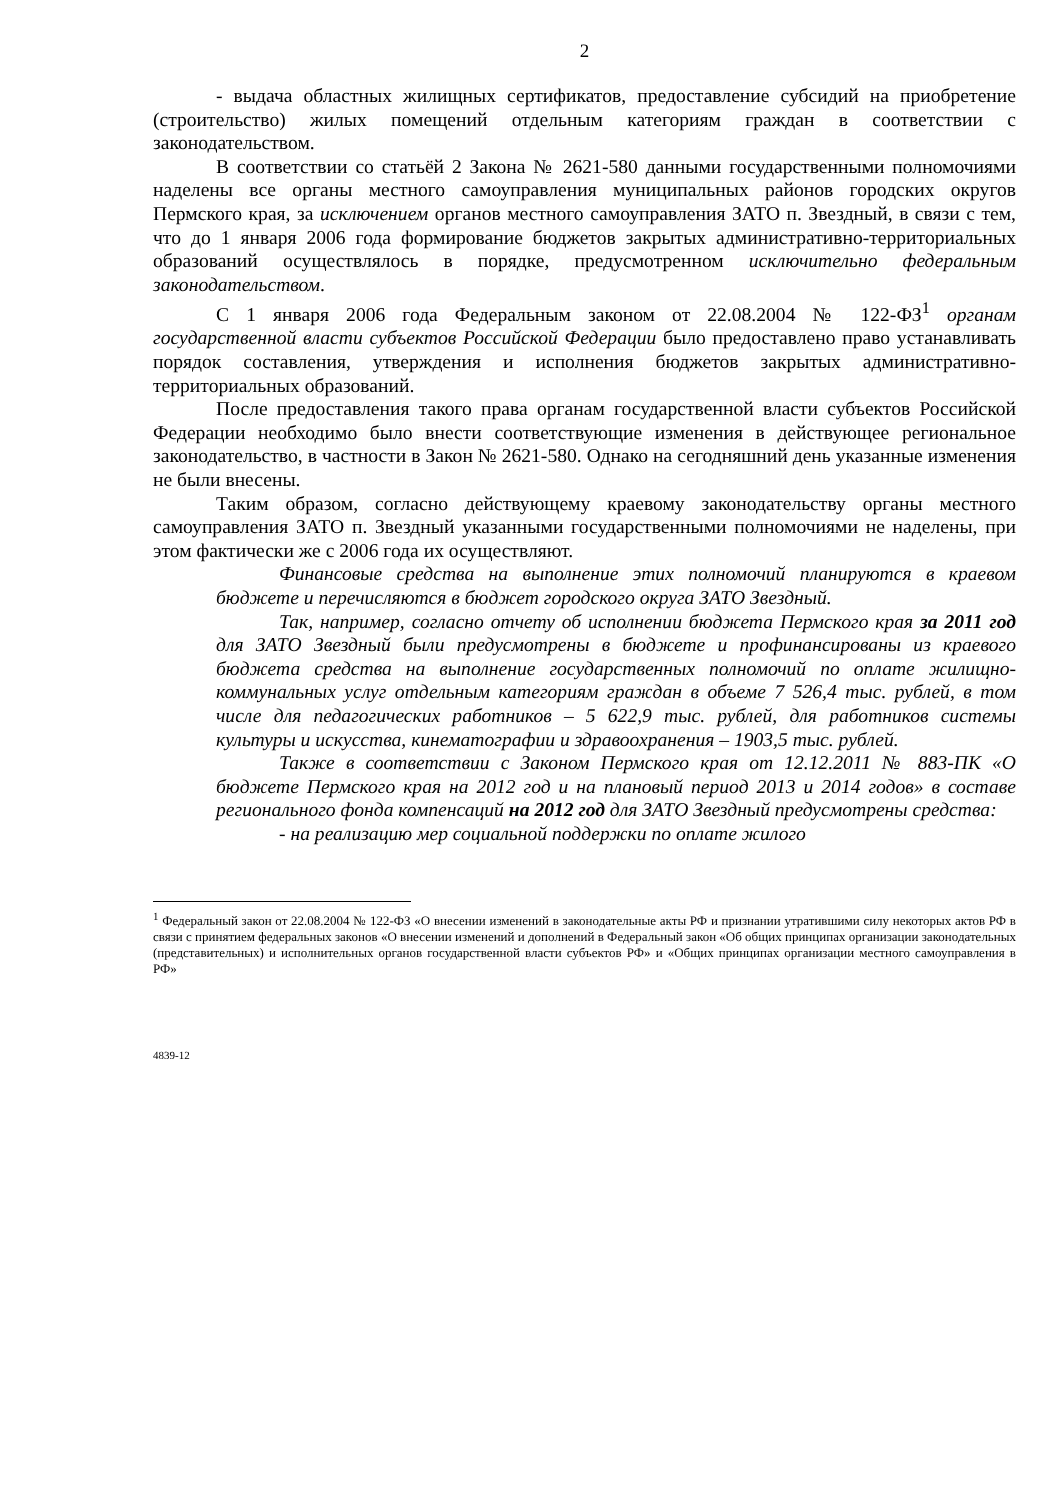2
- выдача областных жилищных сертификатов, предоставление субсидий на приобретение (строительство) жилых помещений отдельным категориям граждан в соответствии с законодательством.
В соответствии со статьёй 2 Закона № 2621-580 данными государственными полномочиями наделены все органы местного самоуправления муниципальных районов городских округов Пермского края, за исключением органов местного самоуправления ЗАТО п. Звездный, в связи с тем, что до 1 января 2006 года формирование бюджетов закрытых административно-территориальных образований осуществлялось в порядке, предусмотренном исключительно федеральным законодательством.
С 1 января 2006 года Федеральным законом от 22.08.2004 № 122-ФЗ<sup>1</sup> органам государственной власти субъектов Российской Федерации было предоставлено право устанавливать порядок составления, утверждения и исполнения бюджетов закрытых административно-территориальных образований.
После предоставления такого права органам государственной власти субъектов Российской Федерации необходимо было внести соответствующие изменения в действующее региональное законодательство, в частности в Закон № 2621-580. Однако на сегодняшний день указанные изменения не были внесены.
Таким образом, согласно действующему краевому законодательству органы местного самоуправления ЗАТО п. Звездный указанными государственными полномочиями не наделены, при этом фактически же с 2006 года их осуществляют.
Финансовые средства на выполнение этих полномочий планируются в краевом бюджете и перечисляются в бюджет городского округа ЗАТО Звездный.
Так, например, согласно отчету об исполнении бюджета Пермского края за 2011 год для ЗАТО Звездный были предусмотрены в бюджете и профинансированы из краевого бюджета средства на выполнение государственных полномочий по оплате жилищно-коммунальных услуг отдельным категориям граждан в объеме 7 526,4 тыс. рублей, в том числе для педагогических работников – 5 622,9 тыс. рублей, для работников системы культуры и искусства, кинематографии и здравоохранения – 1903,5 тыс. рублей.
Также в соответствии с Законом Пермского края от 12.12.2011 № 883-ПК «О бюджете Пермского края на 2012 год и на плановый период 2013 и 2014 годов» в составе регионального фонда компенсаций на 2012 год для ЗАТО Звездный предусмотрены средства:
- на реализацию мер социальной поддержки по оплате жилого
<sup>1</sup> Федеральный закон от 22.08.2004 № 122-ФЗ «О внесении изменений в законодательные акты РФ и признании утратившими силу некоторых актов РФ в связи с принятием федеральных законов «О внесении изменений и дополнений в Федеральный закон «Об общих принципах организации законодательных (представительных) и исполнительных органов государственной власти субъектов РФ» и «Общих принципах организации местного самоуправления в РФ»
4839-12